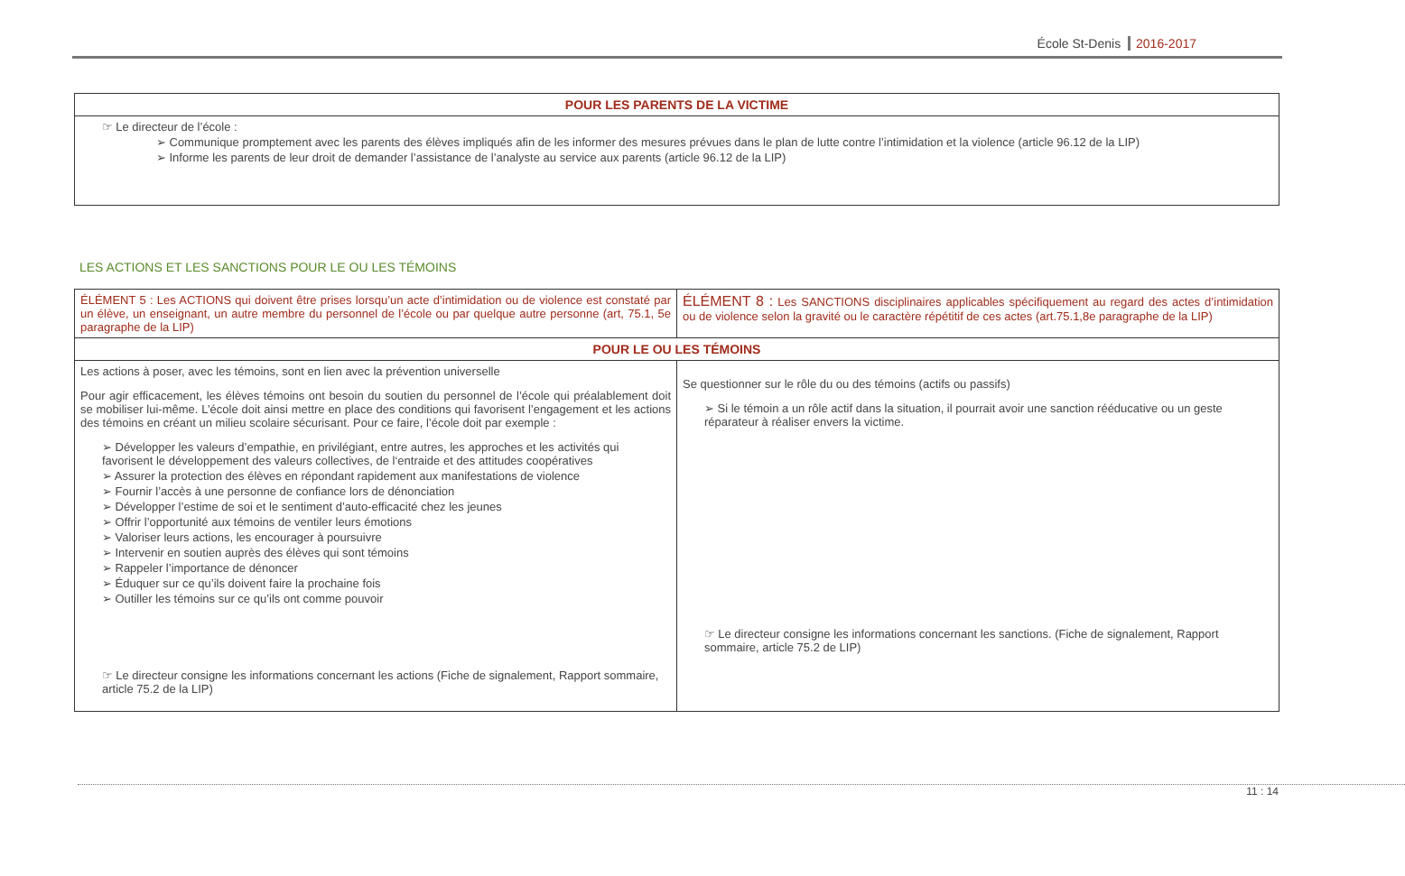École St-Denis 2016-2017
| POUR LES PARENTS DE LA VICTIME |
| --- |
| ☞ Le directeur de l’école : ➢ Communique promptement avec les parents des élèves impliqués afin de les informer des mesures prévues dans le plan de lutte contre l’intimidation et la violence (article 96.12 de la LIP) ➢ Informe les parents de leur droit de demander l’assistance de l’analyste au service aux parents (article 96.12 de la LIP) |
LES ACTIONS ET LES SANCTIONS POUR LE OU LES TÉMOINS
| ÉLÉMENT 5 : Les ACTIONS qui doivent être prises lorsqu’un acte d’intimidation ou de violence est constaté par un élève, un enseignant, un autre membre du personnel de l’école ou par quelque autre personne (art, 75.1, 5e paragraphe de la LIP) | ÉLÉMENT 8 : Les SANCTIONS disciplinaires applicables spécifiquement au regard des actes d’intimidation ou de violence selon la gravité ou le caractère répétitif de ces actes (art.75.1,8e paragraphe de la LIP) |
| POUR LE OU LES TÉMOINS | |
| Les actions à poser, avec les témoins, sont en lien avec la prévention universelle Pour agir efficacement, les élèves témoins ont besoin du soutien du personnel de l’école qui préalablement doit se mobiliser lui-même. L’école doit ainsi mettre en place des conditions qui favorisent l’engagement et les actions des témoins en créant un milieu scolaire sécurisant. Pour ce faire, l’école doit par exemple : ➢ Développer les valeurs d’empathie, en privilégiant, entre autres, les approches et les activités qui favorisent le développement des valeurs collectives, de l‘entraide et des attitudes coopératives ➢ Assurer la protection des élèves en répondant rapidement aux manifestations de violence ➢ Fournir l’accès à une personne de confiance lors de dénonciation ➢ Développer l’estime de soi et le sentiment d’auto-efficacité chez les jeunes ➢ Offrir l’opportunité aux témoins de ventiler leurs émotions ➢ Valoriser leurs actions, les encourager à poursuivre ➢ Intervenir en soutien auprès des élèves qui sont témoins ➢ Rappeler l’importance de dénoncer ➢ Éduquer sur ce qu’ils doivent faire la prochaine fois ➢ Outiller les témoins sur ce qu’ils ont comme pouvoir ☞ Le directeur consigne les informations concernant les actions (Fiche de signalement, Rapport sommaire, article 75.2 de la LIP) | Se questionner sur le rôle du ou des témoins (actifs ou passifs) ➢ Si le témoin a un rôle actif dans la situation, il pourrait avoir une sanction rééducative ou un geste réparateur à réaliser envers la victime. ☞ Le directeur consigne les informations concernant les sanctions. (Fiche de signalement, Rapport sommaire, article 75.2 de LIP) |
11 : 14